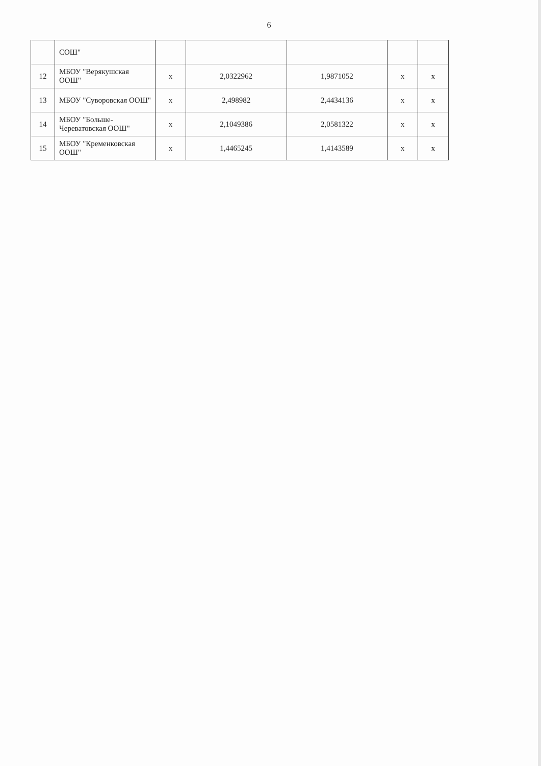6
| | СОШ" | | | | | |
| 12 | МБОУ "Верякушская ООШ" | x | 2,0322962 | 1,9871052 | x | x |
| 13 | МБОУ "Суворовская ООШ" | x | 2,498982 | 2,4434136 | x | x |
| 14 | МБОУ "Больше-Череватовская ООШ" | x | 2,1049386 | 2,0581322 | x | x |
| 15 | МБОУ "Кременковская ООШ" | x | 1,4465245 | 1,4143589 | x | x |